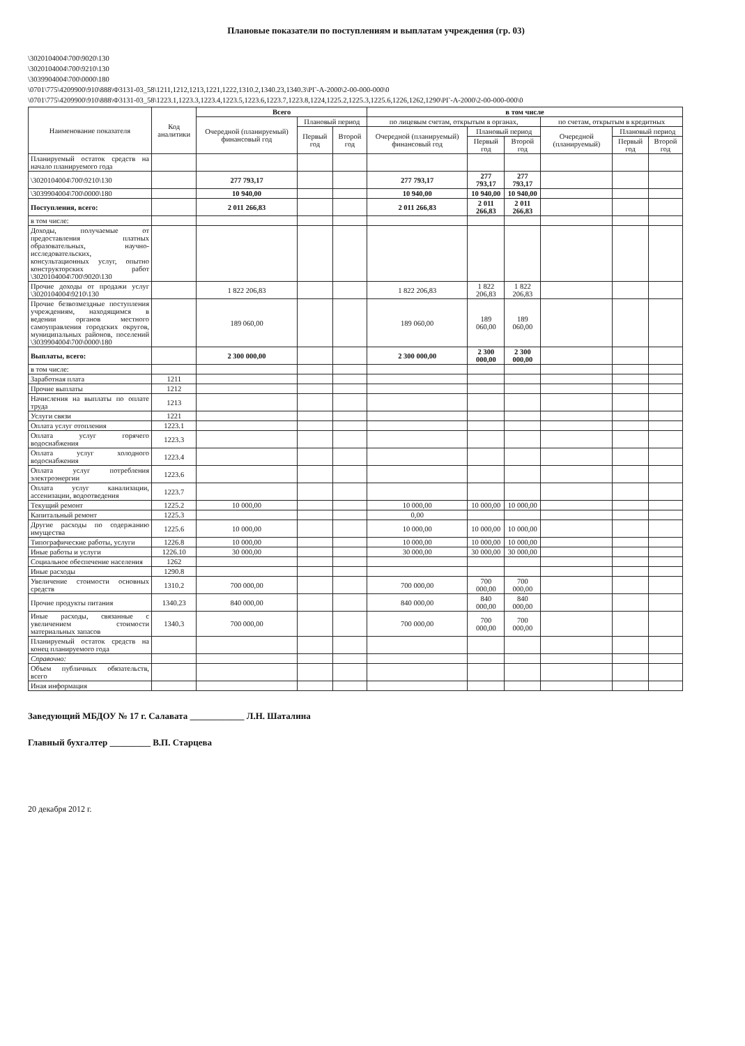Плановые показатели по поступлениям и выплатам учреждения (гр. 03)
\3020104004\700\9020\130
\3020104004\700\9210\130
\3039904004\700\0000\180
\0701\775\4209900\910\888\Ф3131-03_58\1211,1212,1213,1221,1222,1310.2,1340.23,1340.3\РГ-А-2000\2-00-000-000\0
\0701\775\4209900\910\888\Ф3131-03_58\1223.1,1223.3,1223.4,1223.5,1223.6,1223.7,1223.8,1224,1225.2,1225.3,1225.6,1226,1262,1290\РГ-А-2000\2-00-000-000\0
| Наименование показателя | Код аналитики | Всего | | | в том числе | | | | | |
| --- | --- | --- | --- | --- | --- | --- | --- | --- | --- | --- |
| | | Очередной (планируемый) финансовый год | Плановый период | | по лицевым счетам, открытым в органах, | | | по счетам, открытым в кредитных | | |
| | | | Первый год | Второй год | Очередной (планируемый) финансовый год | Плановый период | | Очередной (планируемый) | Плановый период | |
| | | | | | | Первый год | Второй год | | Первый год | Второй год |
| Планируемый остаток средств на начало планируемого года | | | | | | | | | | |
| \3020104004\700\9210\130 | | 277 793,17 | | | 277 793,17 | 277 793,17 | 277 793,17 | | | |
| \3039904004\700\0000\180 | | 10 940,00 | | | 10 940,00 | 10 940,00 | 10 940,00 | | | |
| Поступления, всего: | | 2 011 266,83 | | | 2 011 266,83 | 2 011 266,83 | 2 011 266,83 | | | |
| в том числе: | | | | | | | | | | |
| Доходы, получаемые от предоставления платных образовательных, научно-исследовательских, консультационных услуг, опытно конструкторских работ \3020104004\700\9020\130 | | | | | | | | | | |
| Прочие доходы от продажи услуг \3020104004\9210\130 | | 1 822 206,83 | | | 1 822 206,83 | 1 822 206,83 | 1 822 206,83 | | | |
| Прочие безвозмездные поступления учреждениям, находящимся в ведении органов местного самоуправления городских округов, муниципальных районов, поселений \3039904004\700\0000\180 | | 189 060,00 | | | 189 060,00 | 189 060,00 | 189 060,00 | | | |
| Выплаты, всего: | | 2 300 000,00 | | | 2 300 000,00 | 2 300 000,00 | 2 300 000,00 | | | |
| в том числе: | | | | | | | | | | |
| Заработная плата | 1211 | | | | | | | | | |
| Прочие выплаты | 1212 | | | | | | | | | |
| Начисления на выплаты по оплате труда | 1213 | | | | | | | | | |
| Услуги связи | 1221 | | | | | | | | | |
| Оплата услуг отопления | 1223.1 | | | | | | | | | |
| Оплата услуг горячего водоснабжения | 1223.3 | | | | | | | | | |
| Оплата услуг холодного водоснабжения | 1223.4 | | | | | | | | | |
| Оплата услуг потребления электроэнергии | 1223.6 | | | | | | | | | |
| Оплата услуг канализации, ассенизации, водоотведения | 1223.7 | | | | | | | | | |
| Текущий ремонт | 1225.2 | 10 000,00 | | | 10 000,00 | 10 000,00 | 10 000,00 | | | |
| Капитальный ремонт | 1225.3 | | | | 0,00 | | | | | |
| Другие расходы по содержанию имущества | 1225.6 | 10 000,00 | | | 10 000,00 | 10 000,00 | 10 000,00 | | | |
| Типографические работы, услуги | 1226.8 | 10 000,00 | | | 10 000,00 | 10 000,00 | 10 000,00 | | | |
| Иные работы и услуги | 1226.10 | 30 000,00 | | | 30 000,00 | 30 000,00 | 30 000,00 | | | |
| Социальное обеспечение населения | 1262 | | | | | | | | | |
| Иные расходы | 1290.8 | | | | | | | | | |
| Увеличение стоимости основных средств | 1310.2 | 700 000,00 | | | 700 000,00 | 700 000,00 | 700 000,00 | | | |
| Прочие продукты питания | 1340.23 | 840 000,00 | | | 840 000,00 | 840 000,00 | 840 000,00 | | | |
| Иные расходы, связанные с увеличением стоимости материальных запасов | 1340.3 | 700 000,00 | | | 700 000,00 | 700 000,00 | 700 000,00 | | | |
| Планируемый остаток средств на конец планируемого года | | | | | | | | | | |
| Справочно: | | | | | | | | | | |
| Объем публичных обязательств, всего | | | | | | | | | | |
| Иная информация | | | | | | | | | | |
Заведующий МБДОУ № 17 г. Салавата ____________ Л.Н. Шаталина
Главный бухгалтер _________ В.П. Старцева
20 декабря 2012 г.